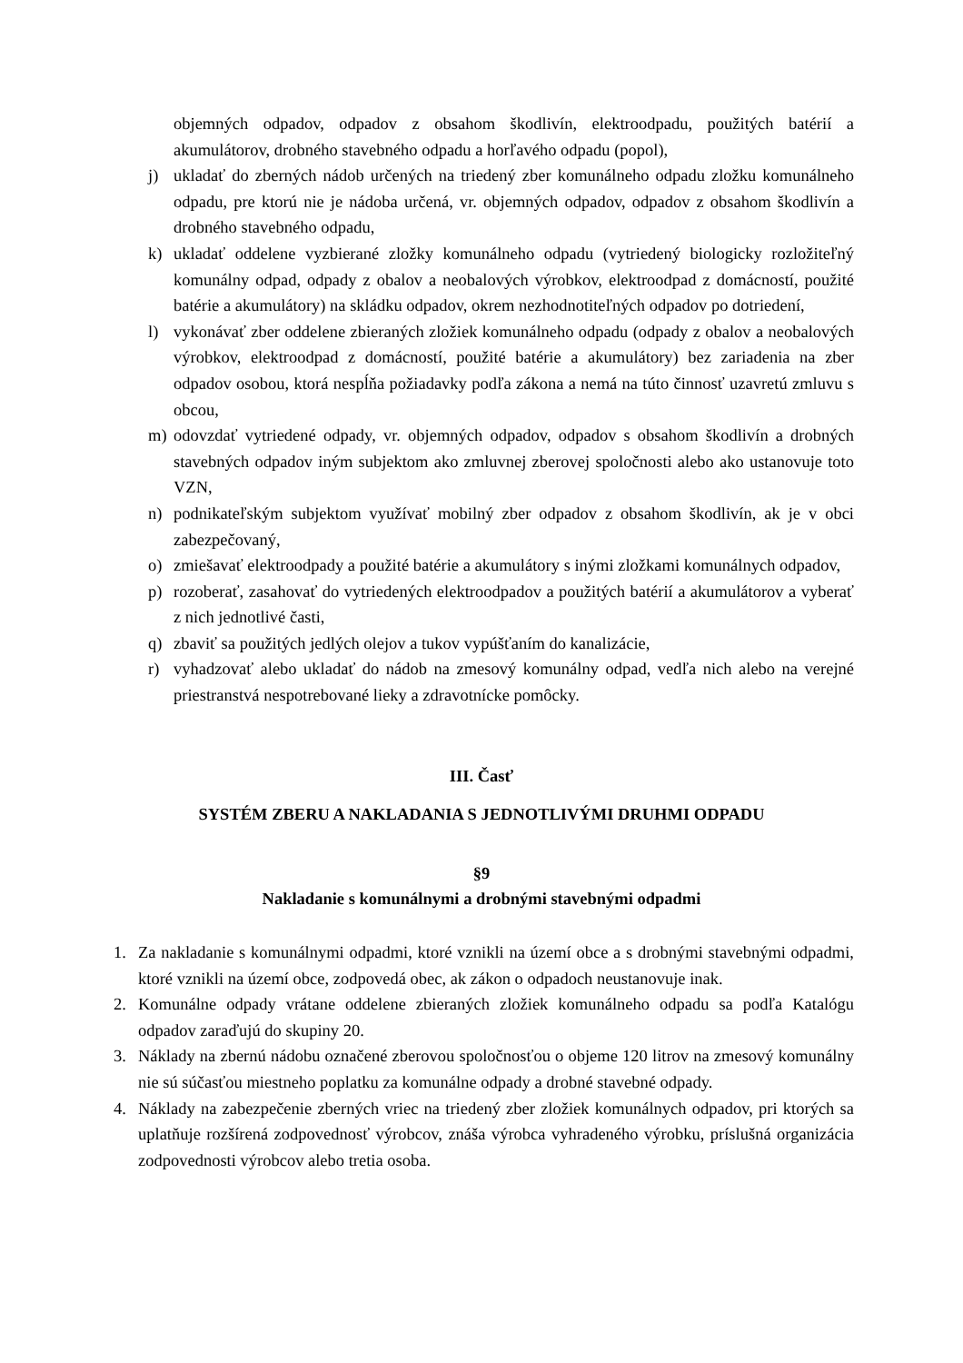objemných odpadov, odpadov z obsahom škodlivín, elektroodpadu, použitých batérií a akumulátorov, drobného stavebného odpadu a horľavého odpadu (popol),
j) ukladať do zberných nádob určených na triedený zber komunálneho odpadu zložku komunálneho odpadu, pre ktorú nie je nádoba určená, vr. objemných odpadov, odpadov z obsahom škodlivín a drobného stavebného odpadu,
k) ukladať oddelene vyzbierané zložky komunálneho odpadu (vytriedený biologicky rozložiteľný komunálny odpad, odpady z obalov a neobalových výrobkov, elektroodpad z domácností, použité batérie a akumulátory) na skládku odpadov, okrem nezhodnotiteľných odpadov po dotriedení,
l) vykonávať zber oddelene zbieraných zložiek komunálneho odpadu (odpady z obalov a neobalových výrobkov, elektroodpad z domácností, použité batérie a akumulátory) bez zariadenia na zber odpadov osobou, ktorá nespĺňa požiadavky podľa zákona a nemá na túto činnosť uzavretú zmluvu s obcou,
m) odovzdať vytriedené odpady, vr. objemných odpadov, odpadov s obsahom škodlivín a drobných stavebných odpadov iným subjektom ako zmluvnej zberovej spoločnosti alebo ako ustanovuje toto VZN,
n) podnikateľským subjektom využívať mobilný zber odpadov z obsahom škodlivín, ak je v obci zabezpečovaný,
o) zmiešavať elektroodpady a použité batérie a akumulátory s inými zložkami komunálnych odpadov,
p) rozoberať, zasahovať do vytriedených elektroodpadov a použitých batérií a akumulátorov a vyberať z nich jednotlivé časti,
q) zbaviť sa použitých jedlých olejov a tukov vypúšťaním do kanalizácie,
r) vyhadzovať alebo ukladať do nádob na zmesový komunálny odpad, vedľa nich alebo na verejné priestranstvá nespotrebované lieky a zdravotnícke pomôcky.
III. Časť
SYSTÉM ZBERU A NAKLADANIA S JEDNOTLIVÝMI DRUHMI ODPADU
§9
Nakladanie s komunálnymi a drobnými stavebnými odpadmi
1. Za nakladanie s komunálnymi odpadmi, ktoré vznikli na území obce a s drobnými stavebnými odpadmi, ktoré vznikli na území obce, zodpovedá obec, ak zákon o odpadoch neustanovuje inak.
2. Komunálne odpady vrátane oddelene zbieraných zložiek komunálneho odpadu sa podľa Katalógu odpadov zaraďujú do skupiny 20.
3. Náklady na zbernú nádobu označené zberovou spoločnosťou o objeme 120 litrov na zmesový komunálny nie sú súčasťou miestneho poplatku za komunálne odpady a drobné stavebné odpady.
4. Náklady na zabezpečenie zberných vriec na triedený zber zložiek komunálnych odpadov, pri ktorých sa uplatňuje rozšírená zodpovednosť výrobcov, znáša výrobca vyhradeného výrobku, príslušná organizácia zodpovednosti výrobcov alebo tretia osoba.